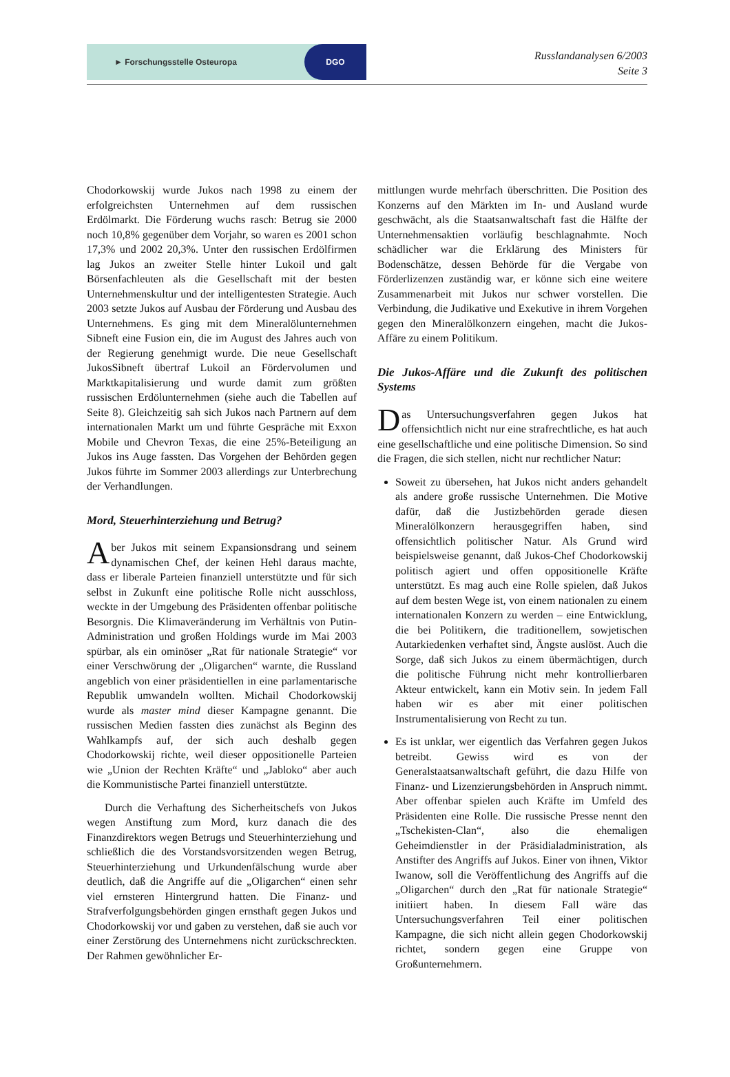► Forschungsstelle Osteuropa DGO
Russlandanalysen 6/2003
Seite 3
Chodorkowskij wurde Jukos nach 1998 zu einem der erfolgreichsten Unternehmen auf dem russischen Erdölmarkt. Die Förderung wuchs rasch: Betrug sie 2000 noch 10,8% gegenüber dem Vorjahr, so waren es 2001 schon 17,3% und 2002 20,3%. Unter den russischen Erdölfirmen lag Jukos an zweiter Stelle hinter Lukoil und galt Börsenfachleuten als die Gesellschaft mit der besten Unternehmenskultur und der intelligentesten Strategie. Auch 2003 setzte Jukos auf Ausbau der Förderung und Ausbau des Unternehmens. Es ging mit dem Mineralölunternehmen Sibneft eine Fusion ein, die im August des Jahres auch von der Regierung genehmigt wurde. Die neue Gesellschaft JukosSibneft übertraf Lukoil an Fördervolumen und Marktkapitalisierung und wurde damit zum größten russischen Erdölunternehmen (siehe auch die Tabellen auf Seite 8). Gleichzeitig sah sich Jukos nach Partnern auf dem internationalen Markt um und führte Gespräche mit Exxon Mobile und Chevron Texas, die eine 25%-Beteiligung an Jukos ins Auge fassten. Das Vorgehen der Behörden gegen Jukos führte im Sommer 2003 allerdings zur Unterbrechung der Verhandlungen.
Mord, Steuerhinterziehung und Betrug?
Aber Jukos mit seinem Expansionsdrang und seinem dynamischen Chef, der keinen Hehl daraus machte, dass er liberale Parteien finanziell unterstützte und für sich selbst in Zukunft eine politische Rolle nicht ausschloss, weckte in der Umgebung des Präsidenten offenbar politische Besorgnis. Die Klimaveränderung im Verhältnis von Putin-Administration und großen Holdings wurde im Mai 2003 spürbar, als ein ominöser „Rat für nationale Strategie“ vor einer Verschwörung der „Oligarchen“ warnte, die Russland angeblich von einer präsidentiellen in eine parlamentarische Republik umwandeln wollten. Michail Chodorkowskij wurde als master mind dieser Kampagne genannt. Die russischen Medien fassten dies zunächst als Beginn des Wahlkampfs auf, der sich auch deshalb gegen Chodorkowskij richte, weil dieser oppositionelle Parteien wie „Union der Rechten Kräfte“ und „Jabloko“ aber auch die Kommunistische Partei finanziell unterstützte.
Durch die Verhaftung des Sicherheitschefs von Jukos wegen Anstiftung zum Mord, kurz danach die des Finanzdirektors wegen Betrugs und Steuerhinterziehung und schließlich die des Vorstandsvorsitzenden wegen Betrug, Steuerhinterziehung und Urkundenfälschung wurde aber deutlich, daß die Angriffe auf die „Oligarchen“ einen sehr viel ernsteren Hintergrund hatten. Die Finanz- und Strafverfolgungsbehörden gingen ernsthaft gegen Jukos und Chodorkowskij vor und gaben zu verstehen, daß sie auch vor einer Zerstörung des Unternehmens nicht zurückschreckten. Der Rahmen gewöhnlicher Er-
mittlungen wurde mehrfach überschritten. Die Position des Konzerns auf den Märkten im In- und Ausland wurde geschwächt, als die Staatsanwaltschaft fast die Hälfte der Unternehmensaktien vorläufig beschlagnahmte. Noch schädlicher war die Erklärung des Ministers für Bodenschätze, dessen Behörde für die Vergabe von Förderlizenzen zuständig war, er könne sich eine weitere Zusammenarbeit mit Jukos nur schwer vorstellen. Die Verbindung, die Judikative und Exekutive in ihrem Vorgehen gegen den Mineralölkonzern eingehen, macht die Jukos-Affäre zu einem Politikum.
Die Jukos-Affäre und die Zukunft des politischen Systems
Das Untersuchungsverfahren gegen Jukos hat offensichtlich nicht nur eine strafrechtliche, es hat auch eine gesellschaftliche und eine politische Dimension. So sind die Fragen, die sich stellen, nicht nur rechtlicher Natur:
Soweit zu übersehen, hat Jukos nicht anders gehandelt als andere große russische Unternehmen. Die Motive dafür, daß die Justizbehörden gerade diesen Mineralölkonzern herausgegriffen haben, sind offensichtlich politischer Natur. Als Grund wird beispielsweise genannt, daß Jukos-Chef Chodorkowskij politisch agiert und offen oppositionelle Kräfte unterstützt. Es mag auch eine Rolle spielen, daß Jukos auf dem besten Wege ist, von einem nationalen zu einem internationalen Konzern zu werden – eine Entwicklung, die bei Politikern, die traditionellem, sowjetischen Autarkiedenken verhaftet sind, Ängste auslöst. Auch die Sorge, daß sich Jukos zu einem übermächtigen, durch die politische Führung nicht mehr kontrollierbaren Akteur entwickelt, kann ein Motiv sein. In jedem Fall haben wir es aber mit einer politischen Instrumentalisierung von Recht zu tun.
Es ist unklar, wer eigentlich das Verfahren gegen Jukos betreibt. Gewiss wird es von der Generalstaatsanwaltschaft geführt, die dazu Hilfe von Finanz- und Lizenzierungsbehörden in Anspruch nimmt. Aber offenbar spielen auch Kräfte im Umfeld des Präsidenten eine Rolle. Die russische Presse nennt den „Tschekisten-Clan“, also die ehemaligen Geheimdienstler in der Präsidialadministration, als Anstifter des Angriffs auf Jukos. Einer von ihnen, Viktor Iwanow, soll die Veröffentlichung des Angriffs auf die „Oligarchen“ durch den „Rat für nationale Strategie“ initiiert haben. In diesem Fall wäre das Untersuchungsverfahren Teil einer politischen Kampagne, die sich nicht allein gegen Chodorkowskij richtet, sondern gegen eine Gruppe von Großunternehmern.